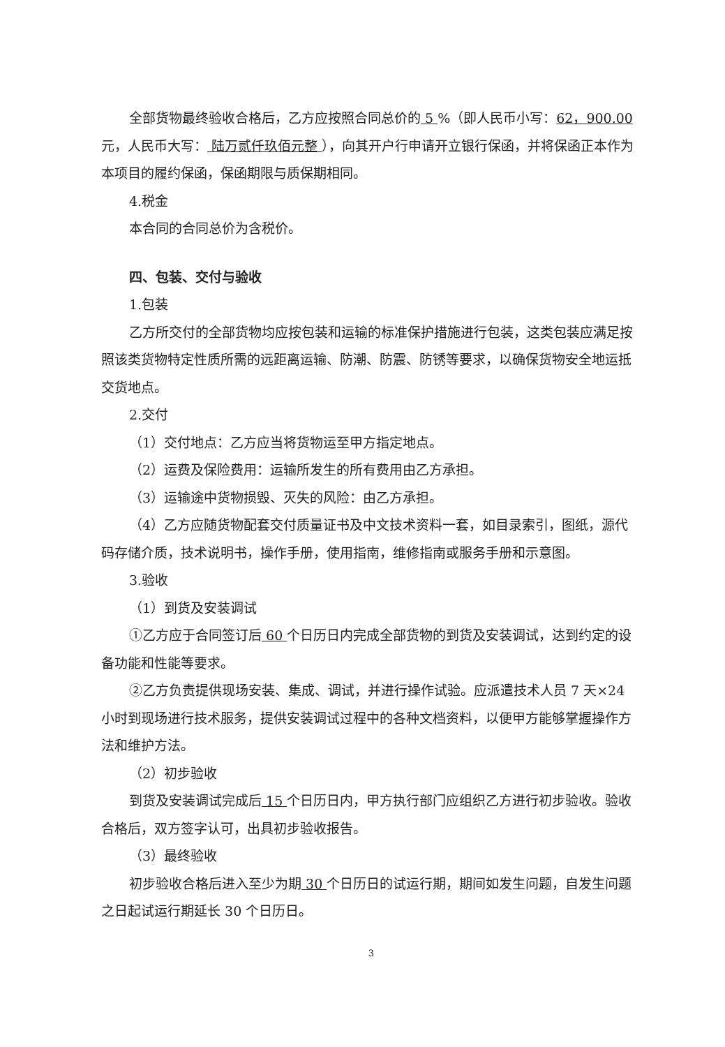全部货物最终验收合格后，乙方应按照合同总价的 5 %（即人民币小写：62，900.00元，人民币大写： 陆万贰仟玖佰元整 ），向其开户行申请开立银行保函，并将保函正本作为本项目的履约保函，保函期限与质保期相同。
4.税金
本合同的合同总价为含税价。
四、包装、交付与验收
1.包装
乙方所交付的全部货物均应按包装和运输的标准保护措施进行包装，这类包装应满足按照该类货物特定性质所需的远距离运输、防潮、防震、防锈等要求，以确保货物安全地运抵交货地点。
2.交付
（1）交付地点：乙方应当将货物运至甲方指定地点。
（2）运费及保险费用：运输所发生的所有费用由乙方承担。
（3）运输途中货物损毁、灭失的风险：由乙方承担。
（4）乙方应随货物配套交付质量证书及中文技术资料一套，如目录索引，图纸，源代码存储介质，技术说明书，操作手册，使用指南，维修指南或服务手册和示意图。
3.验收
（1）到货及安装调试
①乙方应于合同签订后 60 个日历日内完成全部货物的到货及安装调试，达到约定的设备功能和性能等要求。
②乙方负责提供现场安装、集成、调试，并进行操作试验。应派遣技术人员 7 天×24 小时到现场进行技术服务，提供安装调试过程中的各种文档资料，以便甲方能够掌握操作方法和维护方法。
（2）初步验收
到货及安装调试完成后 15 个日历日内，甲方执行部门应组织乙方进行初步验收。验收合格后，双方签字认可，出具初步验收报告。
（3）最终验收
初步验收合格后进入至少为期 30 个日历日的试运行期，期间如发生问题，自发生问题之日起试运行期延长 30 个日历日。
3